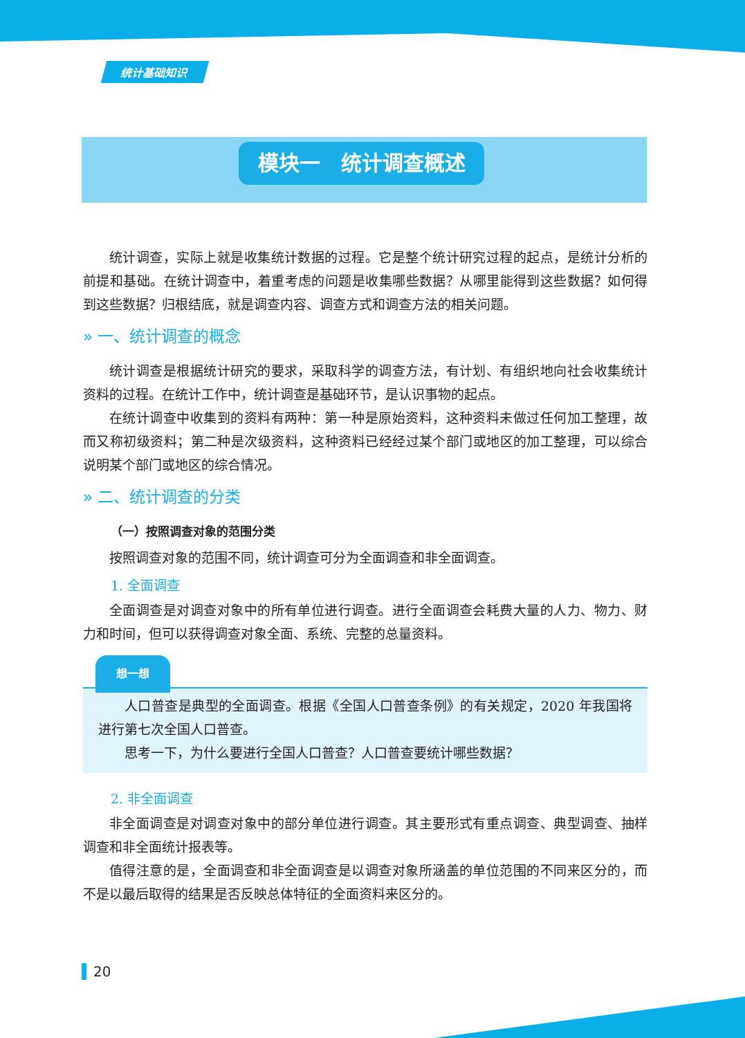统计基础知识
模块一　统计调查概述
统计调查，实际上就是收集统计数据的过程。它是整个统计研究过程的起点，是统计分析的前提和基础。在统计调查中，着重考虑的问题是收集哪些数据？从哪里能得到这些数据？如何得到这些数据？归根结底，就是调查内容、调查方式和调查方法的相关问题。
» 一、统计调查的概念
统计调查是根据统计研究的要求，采取科学的调查方法，有计划、有组织地向社会收集统计资料的过程。在统计工作中，统计调查是基础环节，是认识事物的起点。
在统计调查中收集到的资料有两种：第一种是原始资料，这种资料未做过任何加工整理，故而又称初级资料；第二种是次级资料，这种资料已经经过某个部门或地区的加工整理，可以综合说明某个部门或地区的综合情况。
» 二、统计调查的分类
（一）按照调查对象的范围分类
按照调查对象的范围不同，统计调查可分为全面调查和非全面调查。
1. 全面调查
全面调查是对调查对象中的所有单位进行调查。进行全面调查会耗费大量的人力、物力、财力和时间，但可以获得调查对象全面、系统、完整的总量资料。
想一想
人口普查是典型的全面调查。根据《全国人口普查条例》的有关规定，2020 年我国将进行第七次全国人口普查。
思考一下，为什么要进行全国人口普查？人口普查要统计哪些数据？
2. 非全面调查
非全面调查是对调查对象中的部分单位进行调查。其主要形式有重点调查、典型调查、抽样调查和非全面统计报表等。
值得注意的是，全面调查和非全面调查是以调查对象所涵盖的单位范围的不同来区分的，而不是以最后取得的结果是否反映总体特征的全面资料来区分的。
20